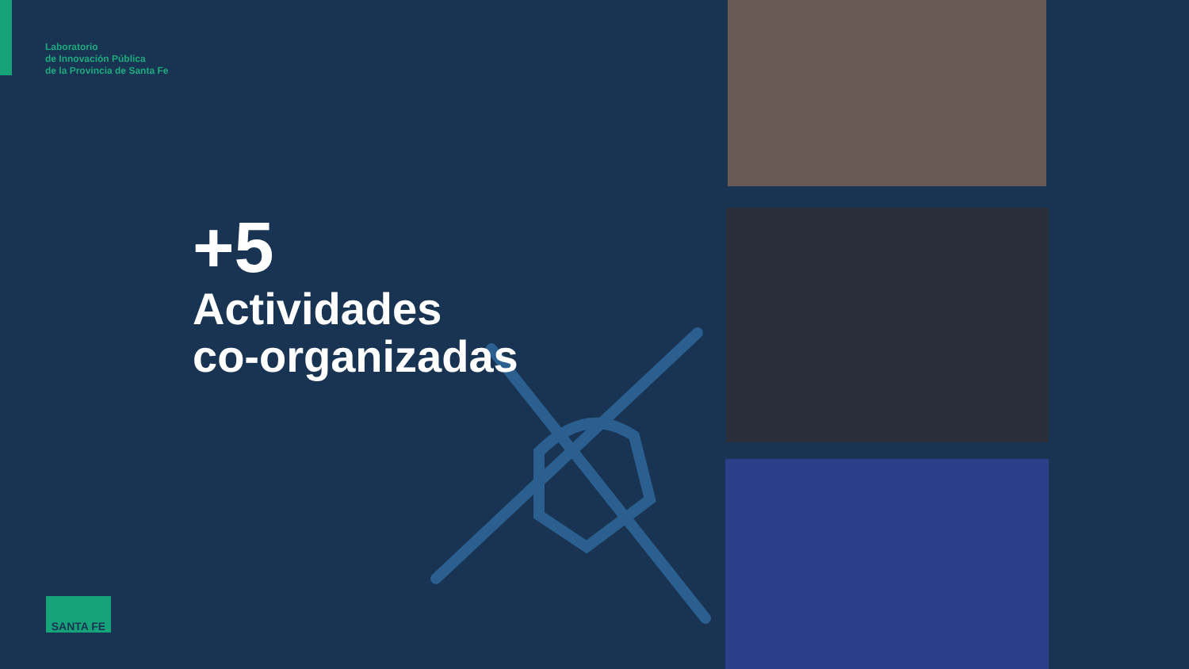Laboratorio
de Innovación Pública
de la Provincia de Santa Fe
+5
Actividades
co-organizadas
SANTA FE